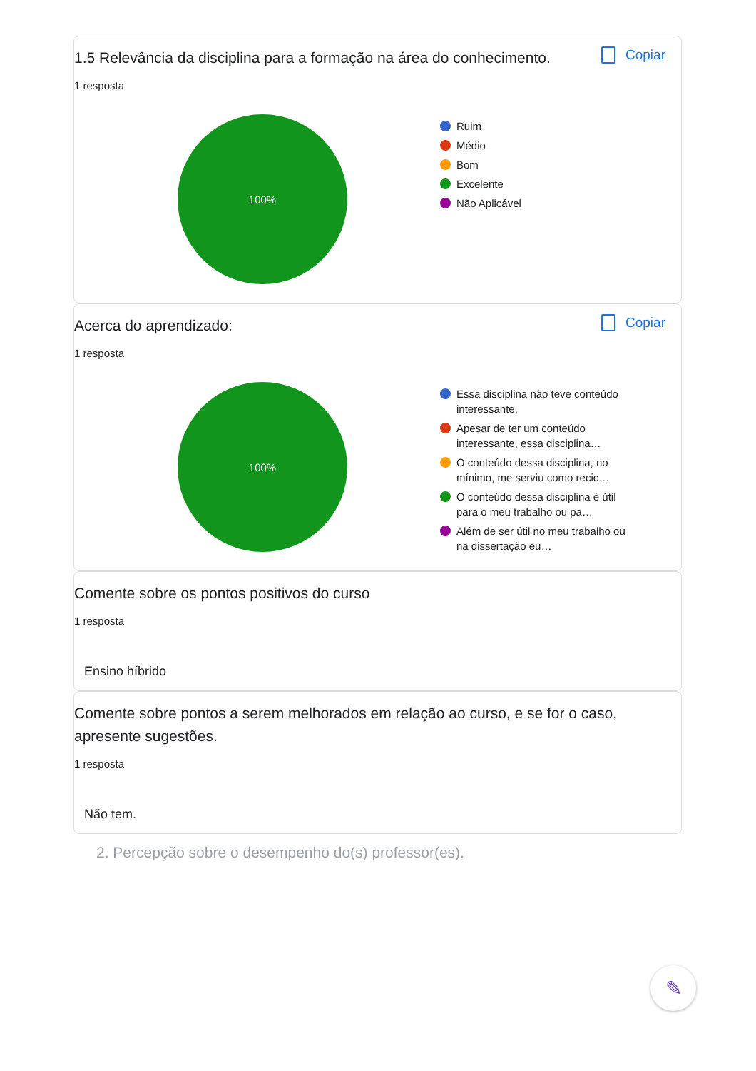1.5 Relevância da disciplina para a formação na área do conhecimento.
Copiar
1 resposta
100%
Ruim
Médio
Bom
Excelente
Não Aplicável
Acerca do aprendizado:
Copiar
1 resposta
100%
Essa disciplina não teve conteúdo interessante.
Apesar de ter um conteúdo interessante, essa disciplina…
O conteúdo dessa disciplina, no mínimo, me serviu como recic…
O conteúdo dessa disciplina é útil para o meu trabalho ou pa…
Além de ser útil no meu trabalho ou na dissertação eu…
Comente sobre os pontos positivos do curso
1 resposta
Ensino híbrido
Comente sobre pontos a serem melhorados em relação ao curso, e se for o caso, apresente sugestões.
1 resposta
Não tem.
2. Percepção sobre o desempenho do(s) professor(es).
✎